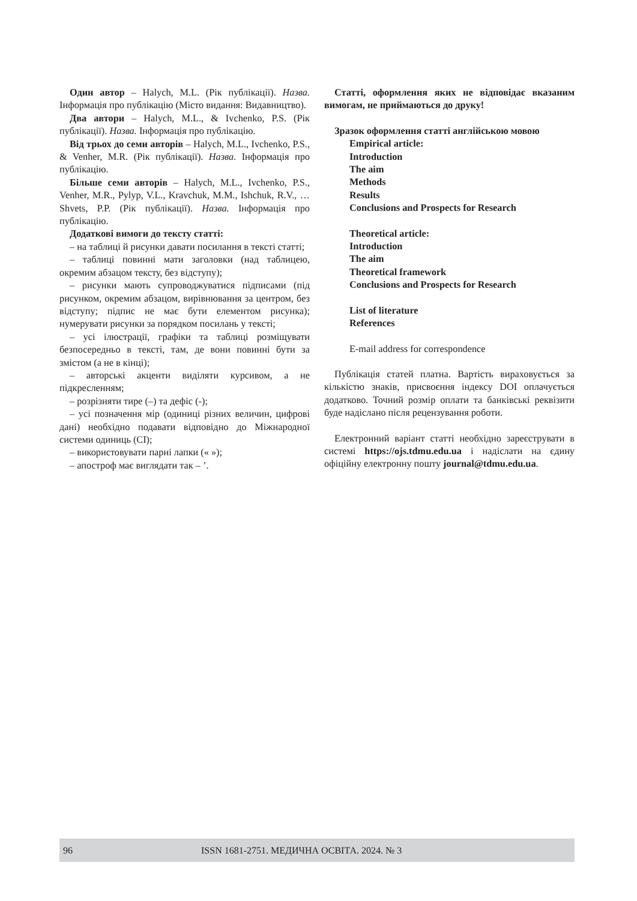Один автор – Halych, M.L. (Рік публікації). Назва. Інформація про публікацію (Місто видання: Видавництво).
Два автори – Halych, M.L., & Ivchenko, P.S. (Рік публікації). Назва. Інформація про публікацію.
Від трьох до семи авторів – Halych, M.L., Ivchenko, P.S., & Venher, M.R. (Рік публікації). Назва. Інформація про публікацію.
Більше семи авторів – Halych, M.L., Ivchenko, P.S., Venher, M.R., Pylyp, V.L., Kravchuk, M.M., Ishchuk, R.V., … Shvets, P.P. (Рік публікації). Назва. Інформація про публікацію.
Додаткові вимоги до тексту статті:
– на таблиці й рисунки давати посилання в тексті статті;
– таблиці повинні мати заголовки (над таблицею, окремим абзацом тексту, без відступу);
– рисунки мають супроводжуватися підписами (під рисунком, окремим абзацом, вирівнювання за центром, без відступу; підпис не має бути елементом рисунка); нумерувати рисунки за порядком посилань у тексті;
– усі ілюстрації, графіки та таблиці розміщувати безпосередньо в тексті, там, де вони повинні бути за змістом (а не в кінці);
– авторські акценти виділяти курсивом, а не підкресленням;
– розрізняти тире (–) та дефіс (-);
– усі позначення мір (одиниці різних величин, цифрові дані) необхідно подавати відповідно до Міжнародної системи одиниць (СІ);
– використовувати парні лапки (« »);
– апостроф має виглядати так – ’.
Статті, оформлення яких не відповідає вказаним вимогам, не приймаються до друку!
Зразок оформлення статті англійською мовою
Empirical article:
Introduction
The aim
Methods
Results
Conclusions and Prospects for Research
Theoretical article:
Introduction
The aim
Theoretical framework
Conclusions and Prospects for Research
List of literature
References
E-mail address for correspondence
Публікація статей платна. Вартість вираховується за кількістю знаків, присвоєння індексу DOI оплачується додатково. Точний розмір оплати та банківські реквізити буде надіслано після рецензування роботи.
Електронний варіант статті необхідно зареєструвати в системі https://ojs.tdmu.edu.ua і надіслати на єдину офіційну електронну пошту journal@tdmu.edu.ua.
96 ISSN 1681-2751. МЕДИЧНА ОСВІТА. 2024. № 3